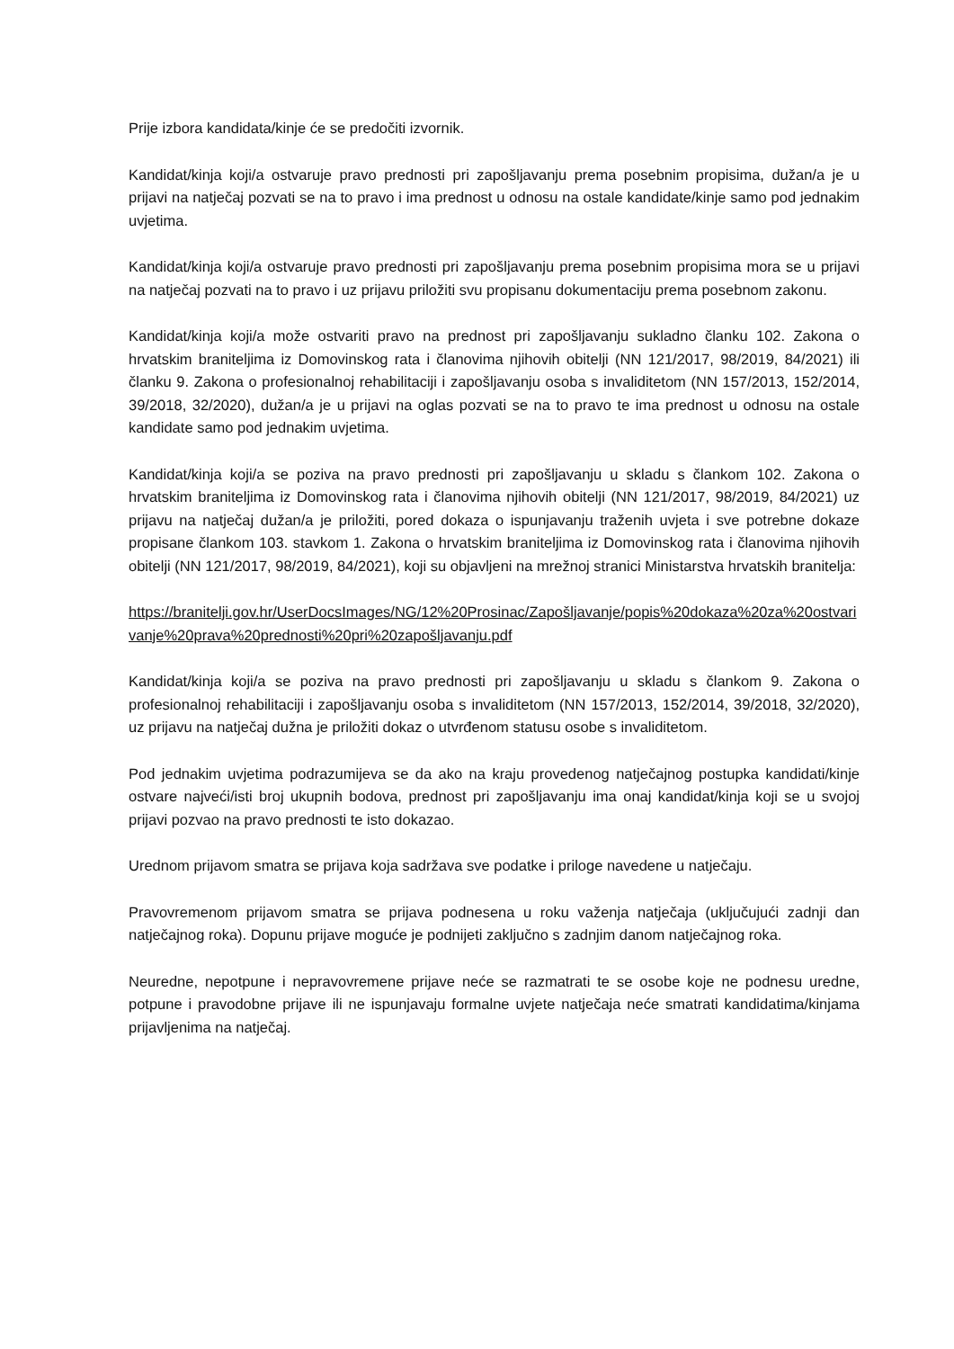Prije izbora kandidata/kinje će se predočiti izvornik.
Kandidat/kinja koji/a ostvaruje pravo prednosti pri zapošljavanju prema posebnim propisima, dužan/a je u prijavi na natječaj pozvati se na to pravo i ima prednost u odnosu na ostale kandidate/kinje samo pod jednakim uvjetima.
Kandidat/kinja koji/a ostvaruje pravo prednosti pri zapošljavanju prema posebnim propisima mora se u prijavi na natječaj pozvati na to pravo i uz prijavu priložiti svu propisanu dokumentaciju prema posebnom zakonu.
Kandidat/kinja koji/a može ostvariti pravo na prednost pri zapošljavanju sukladno članku 102. Zakona o hrvatskim braniteljima iz Domovinskog rata i članovima njihovih obitelji (NN 121/2017, 98/2019, 84/2021) ili članku 9. Zakona o profesionalnoj rehabilitaciji i zapošljavanju osoba s invaliditetom (NN 157/2013, 152/2014, 39/2018, 32/2020), dužan/a je u prijavi na oglas pozvati se na to pravo te ima prednost u odnosu na ostale kandidate samo pod jednakim uvjetima.
Kandidat/kinja koji/a se poziva na pravo prednosti pri zapošljavanju u skladu s člankom 102. Zakona o hrvatskim braniteljima iz Domovinskog rata i članovima njihovih obitelji (NN 121/2017, 98/2019, 84/2021) uz prijavu na natječaj dužan/a je priložiti, pored dokaza o ispunjavanju traženih uvjeta i sve potrebne dokaze propisane člankom 103. stavkom 1. Zakona o hrvatskim braniteljima iz Domovinskog rata i članovima njihovih obitelji (NN 121/2017, 98/2019, 84/2021), koji su objavljeni na mrežnoj stranici Ministarstva hrvatskih branitelja:
https://branitelji.gov.hr/UserDocsImages/NG/12%20Prosinac/Zapošljavanje/popis%20dokaza%20za%20ostvarivanje%20prava%20prednosti%20pri%20zapošljavanju.pdf
Kandidat/kinja koji/a se poziva na pravo prednosti pri zapošljavanju u skladu s člankom 9. Zakona o profesionalnoj rehabilitaciji i zapošljavanju osoba s invaliditetom (NN 157/2013, 152/2014, 39/2018, 32/2020), uz prijavu na natječaj dužna je priložiti dokaz o utvrđenom statusu osobe s invaliditetom.
Pod jednakim uvjetima podrazumijeva se da ako na kraju provedenog natječajnog postupka kandidati/kinje ostvare najveći/isti broj ukupnih bodova, prednost pri zapošljavanju ima onaj kandidat/kinja koji se u svojoj prijavi pozvao na pravo prednosti te isto dokazao.
Urednom prijavom smatra se prijava koja sadržava sve podatke i priloge navedene u natječaju.
Pravovremenom prijavom smatra se prijava podnesena u roku važenja natječaja (uključujući zadnji dan natječajnog roka). Dopunu prijave moguće je podnijeti zaključno s zadnjim danom natječajnog roka.
Neuredne, nepotpune i nepravovremene prijave neće se razmatrati te se osobe koje ne podnesu uredne, potpune i pravodobne prijave ili ne ispunjavaju formalne uvjete natječaja neće smatrati kandidatima/kinjama prijavljenima na natječaj.